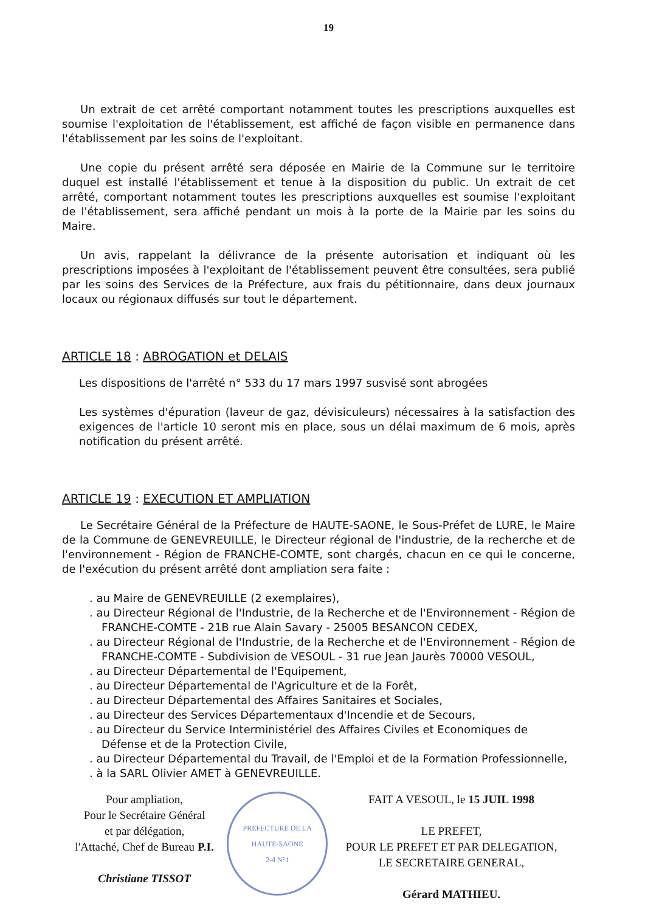19
Un extrait de cet arrêté comportant notamment toutes les prescriptions auxquelles est soumise l'exploitation de l'établissement, est affiché de façon visible en permanence dans l'établissement par les soins de l'exploitant.
Une copie du présent arrêté sera déposée en Mairie de la Commune sur le territoire duquel est installé l'établissement et tenue à la disposition du public. Un extrait de cet arrêté, comportant notamment toutes les prescriptions auxquelles est soumise l'exploitant de l'établissement, sera affiché pendant un mois à la porte de la Mairie par les soins du Maire.
Un avis, rappelant la délivrance de la présente autorisation et indiquant où les prescriptions imposées à l'exploitant de l'établissement peuvent être consultées, sera publié par les soins des Services de la Préfecture, aux frais du pétitionnaire, dans deux journaux locaux ou régionaux diffusés sur tout le département.
ARTICLE 18 : ABROGATION et DELAIS
Les dispositions de l'arrêté n° 533 du 17 mars 1997 susvisé sont abrogées
Les systèmes d'épuration (laveur de gaz, dévisiculeurs) nécessaires à la satisfaction des exigences de l'article 10 seront mis en place, sous un délai maximum de 6 mois, après notification du présent arrêté.
ARTICLE 19 : EXECUTION ET AMPLIATION
Le Secrétaire Général de la Préfecture de HAUTE-SAONE, le Sous-Préfet de LURE, le Maire de la Commune de GENEVREUILLE, le Directeur régional de l'industrie, de la recherche et de l'environnement - Région de FRANCHE-COMTE, sont chargés, chacun en ce qui le concerne, de l'exécution du présent arrêté dont ampliation sera faite :
. au Maire de GENEVREUILLE (2 exemplaires),
. au Directeur Régional de l'Industrie, de la Recherche et de l'Environnement - Région de FRANCHE-COMTE - 21B rue Alain Savary - 25005 BESANCON CEDEX,
. au Directeur Régional de l'Industrie, de la Recherche et de l'Environnement - Région de FRANCHE-COMTE - Subdivision de VESOUL - 31 rue Jean Jaurès 70000 VESOUL,
. au Directeur Départemental de l'Equipement,
. au Directeur Départemental de l'Agriculture et de la Forêt,
. au Directeur Départemental des Affaires Sanitaires et Sociales,
. au Directeur des Services Départementaux d'Incendie et de Secours,
. au Directeur du Service Interministériel des Affaires Civiles et Economiques de Défense et de la Protection Civile,
. au Directeur Départemental du Travail, de l'Emploi et de la Formation Professionnelle,
. à la SARL Olivier AMET à GENEVREUILLE.
Pour ampliation,
Pour le Secrétaire Général
et par délégation,
l'Attaché, Chef de Bureau P.I.
Christiane TISSOT
PREFECTURE DE LA HAUTE-SAONE
2-4 N°1
FAIT A VESOUL, le 15 JUIL 1998
LE PREFET,
POUR LE PREFET ET PAR DELEGATION,
LE SECRETAIRE GENERAL,
Gérard MATHIEU.